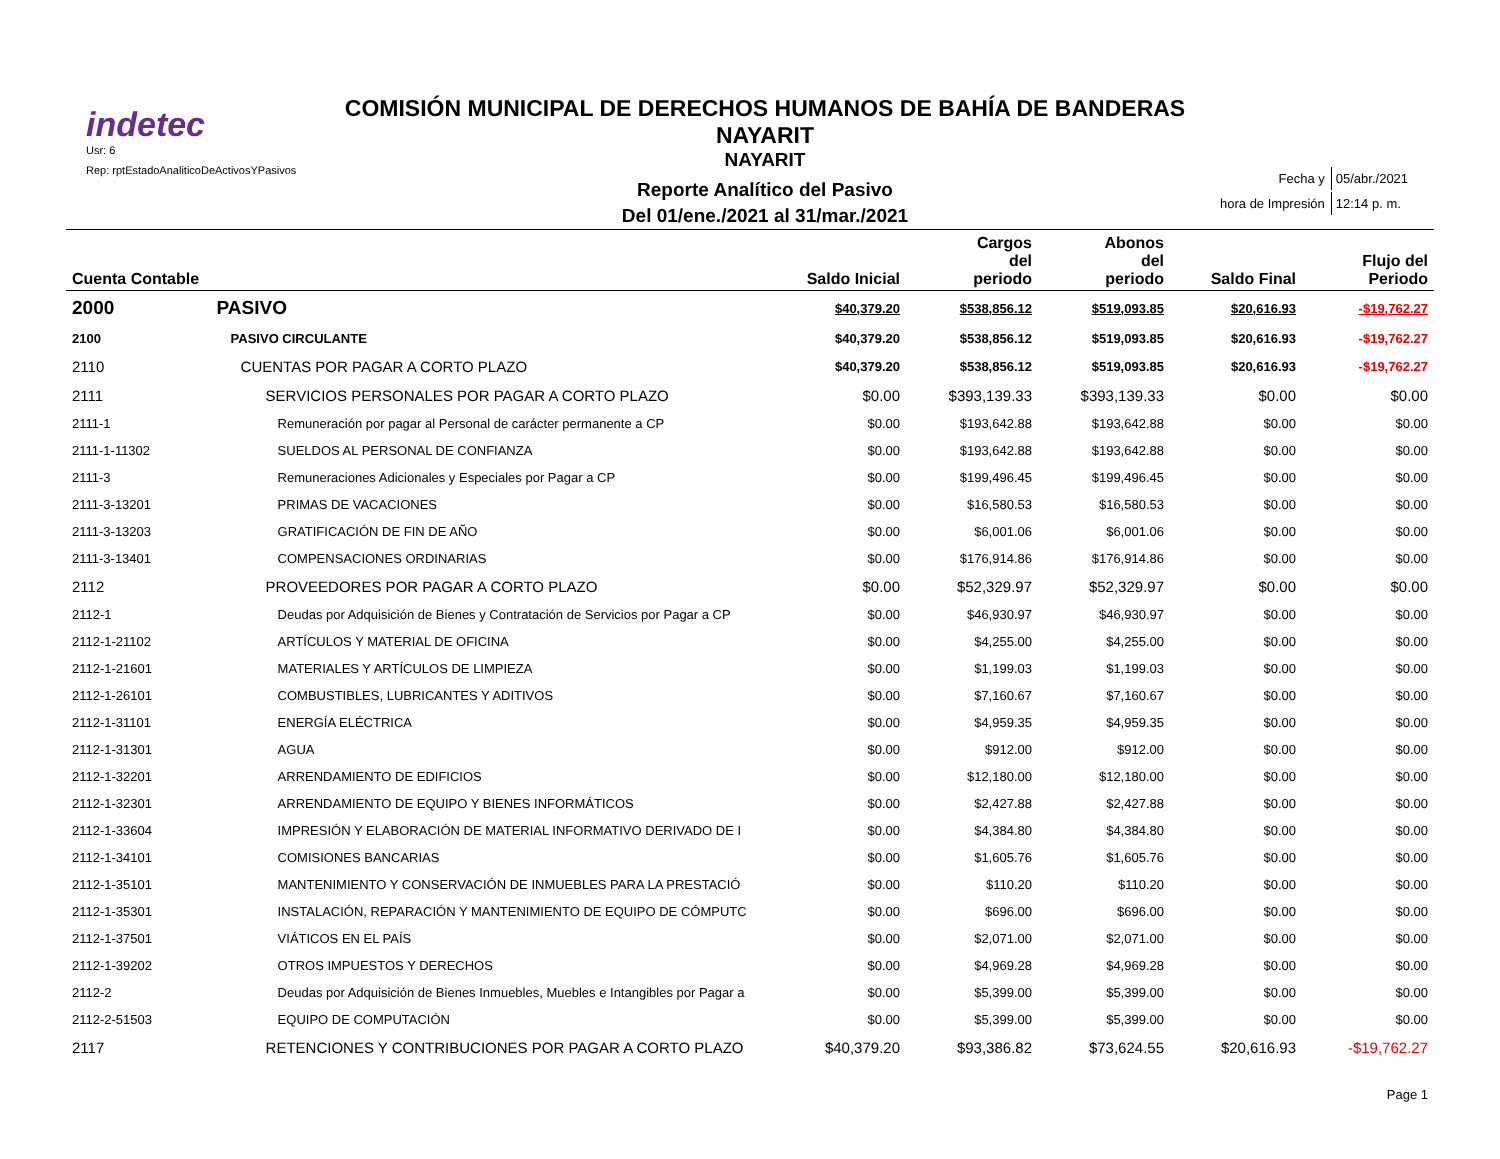indetec
Usr: 6
Rep: rptEstadoAnaliticoDeActivosYPasivos
COMISIÓN MUNICIPAL DE DERECHOS HUMANOS DE BAHÍA DE BANDERAS NAYARIT
NAYARIT
Reporte Analítico del Pasivo
Del 01/ene./2021 al 31/mar./2021
| Fecha y | 05/abr./2021 |
| hora de Impresión | 12:14 p. m. |
| Cuenta Contable | | Saldo Inicial | Cargos del periodo | Abonos del periodo | Saldo Final | Flujo del Periodo |
| --- | --- | --- | --- | --- | --- | --- |
| 2000 | PASIVO | $40,379.20 | $538,856.12 | $519,093.85 | $20,616.93 | -$19,762.27 |
| 2100 | PASIVO CIRCULANTE | $40,379.20 | $538,856.12 | $519,093.85 | $20,616.93 | -$19,762.27 |
| 2110 | CUENTAS POR PAGAR A CORTO PLAZO | $40,379.20 | $538,856.12 | $519,093.85 | $20,616.93 | -$19,762.27 |
| 2111 | SERVICIOS PERSONALES POR PAGAR A CORTO PLAZO | $0.00 | $393,139.33 | $393,139.33 | $0.00 | $0.00 |
| 2111-1 | Remuneración por pagar al Personal de carácter permanente a CP | $0.00 | $193,642.88 | $193,642.88 | $0.00 | $0.00 |
| 2111-1-11302 | SUELDOS AL PERSONAL DE CONFIANZA | $0.00 | $193,642.88 | $193,642.88 | $0.00 | $0.00 |
| 2111-3 | Remuneraciones Adicionales y Especiales por Pagar a CP | $0.00 | $199,496.45 | $199,496.45 | $0.00 | $0.00 |
| 2111-3-13201 | PRIMAS DE VACACIONES | $0.00 | $16,580.53 | $16,580.53 | $0.00 | $0.00 |
| 2111-3-13203 | GRATIFICACIÓN DE FIN DE AÑO | $0.00 | $6,001.06 | $6,001.06 | $0.00 | $0.00 |
| 2111-3-13401 | COMPENSACIONES ORDINARIAS | $0.00 | $176,914.86 | $176,914.86 | $0.00 | $0.00 |
| 2112 | PROVEEDORES POR PAGAR A CORTO PLAZO | $0.00 | $52,329.97 | $52,329.97 | $0.00 | $0.00 |
| 2112-1 | Deudas por Adquisición de Bienes y Contratación de Servicios por Pagar a CP | $0.00 | $46,930.97 | $46,930.97 | $0.00 | $0.00 |
| 2112-1-21102 | ARTÍCULOS Y MATERIAL DE OFICINA | $0.00 | $4,255.00 | $4,255.00 | $0.00 | $0.00 |
| 2112-1-21601 | MATERIALES Y ARTÍCULOS DE LIMPIEZA | $0.00 | $1,199.03 | $1,199.03 | $0.00 | $0.00 |
| 2112-1-26101 | COMBUSTIBLES, LUBRICANTES Y ADITIVOS | $0.00 | $7,160.67 | $7,160.67 | $0.00 | $0.00 |
| 2112-1-31101 | ENERGÍA ELÉCTRICA | $0.00 | $4,959.35 | $4,959.35 | $0.00 | $0.00 |
| 2112-1-31301 | AGUA | $0.00 | $912.00 | $912.00 | $0.00 | $0.00 |
| 2112-1-32201 | ARRENDAMIENTO DE EDIFICIOS | $0.00 | $12,180.00 | $12,180.00 | $0.00 | $0.00 |
| 2112-1-32301 | ARRENDAMIENTO DE EQUIPO Y BIENES INFORMÁTICOS | $0.00 | $2,427.88 | $2,427.88 | $0.00 | $0.00 |
| 2112-1-33604 | IMPRESIÓN Y ELABORACIÓN DE MATERIAL INFORMATIVO DERIVADO DE I | $0.00 | $4,384.80 | $4,384.80 | $0.00 | $0.00 |
| 2112-1-34101 | COMISIONES BANCARIAS | $0.00 | $1,605.76 | $1,605.76 | $0.00 | $0.00 |
| 2112-1-35101 | MANTENIMIENTO Y CONSERVACIÓN DE INMUEBLES PARA LA PRESTACIÓ | $0.00 | $110.20 | $110.20 | $0.00 | $0.00 |
| 2112-1-35301 | INSTALACIÓN, REPARACIÓN Y MANTENIMIENTO DE EQUIPO DE CÓMPUTC | $0.00 | $696.00 | $696.00 | $0.00 | $0.00 |
| 2112-1-37501 | VIÁTICOS EN EL PAÍS | $0.00 | $2,071.00 | $2,071.00 | $0.00 | $0.00 |
| 2112-1-39202 | OTROS IMPUESTOS Y DERECHOS | $0.00 | $4,969.28 | $4,969.28 | $0.00 | $0.00 |
| 2112-2 | Deudas por Adquisición de Bienes Inmuebles, Muebles e Intangibles por Pagar a | $0.00 | $5,399.00 | $5,399.00 | $0.00 | $0.00 |
| 2112-2-51503 | EQUIPO DE COMPUTACIÓN | $0.00 | $5,399.00 | $5,399.00 | $0.00 | $0.00 |
| 2117 | RETENCIONES Y CONTRIBUCIONES POR PAGAR A CORTO PLAZO | $40,379.20 | $93,386.82 | $73,624.55 | $20,616.93 | -$19,762.27 |
Page 1